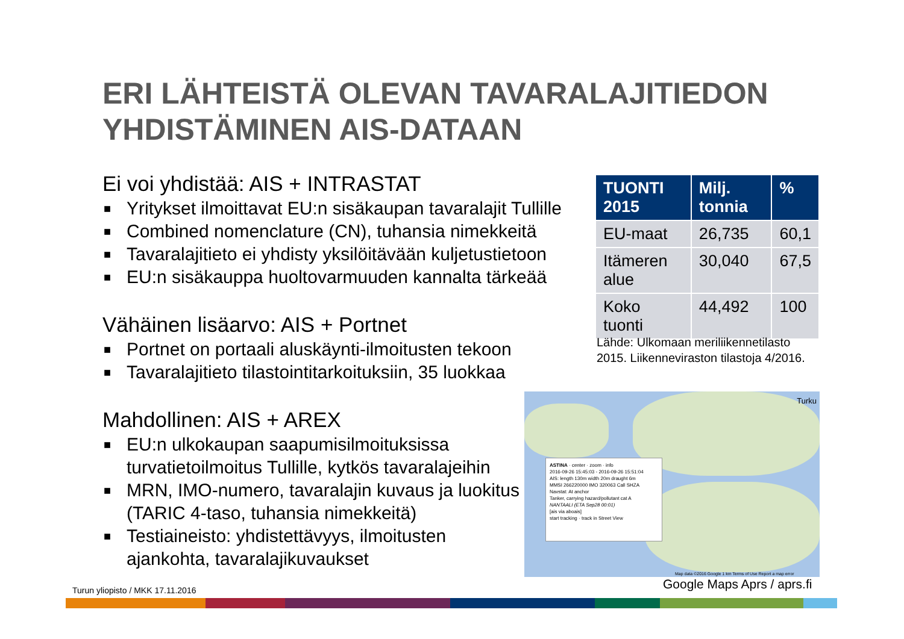ERI LÄHTEISTÄ OLEVAN TAVARALAJITIEDON
YHDISTÄMINEN AIS-DATAAN
Ei voi yhdistää: AIS + INTRASTAT
■ Yritykset ilmoittavat EU:n sisäkaupan tavaralajit Tullille
■ Combined nomenclature (CN), tuhansia nimekkeitä
■ Tavaralajitieto ei yhdisty yksilöitävään kuljetustietoon
■ EU:n sisäkauppa huoltovarmuuden kannalta tärkeää
Vähäinen lisäarvo: AIS + Portnet
■ Portnet on portaali aluskäynti-ilmoitusten tekoon
■ Tavaralajitieto tilastointitarkoituksiin, 35 luokkaa
Mahdollinen: AIS + AREX
■ EU:n ulkokaupan saapumisilmoituksissa turvatietoilmoitus Tullille, kytkös tavaralajeihin
■ MRN, IMO-numero, tavaralajin kuvaus ja luokitus (TARIC 4-taso, tuhansia nimekkeitä)
■ Testiaineisto: yhdistettävyys, ilmoitusten ajankohta, tavaralajikuvaukset
| TUONTI 2015 | Milj. tonnia | % |
| --- | --- | --- |
| EU-maat | 26,735 | 60,1 |
| Itämeren alue | 30,040 | 67,5 |
| Koko tuonti | 44,492 | 100 |
Lähde: Ulkomaan meriliikennetilasto
2015. Liikenneviraston tilastoja 4/2016.
Turku
ASTINA · center · zoom · info
2016-09-26 15:45:03 - 2016-09-26 15:51:04
AIS: length 130m width 20m draught 6m
MMSI 266220000 IMO 320063 Call SHZA
Navstat: At anchor
Tanker, carrying hazard/pollutant cat A
NANTAALI (ETA Sep28 00:01)
[ais via aboais]
start tracking · track in Street View
Map data ©2016 Google 1 km Terms of Use Report a map error
Google Maps Aprs / aprs.fi
Turun yliopisto / MKK 17.11.2016